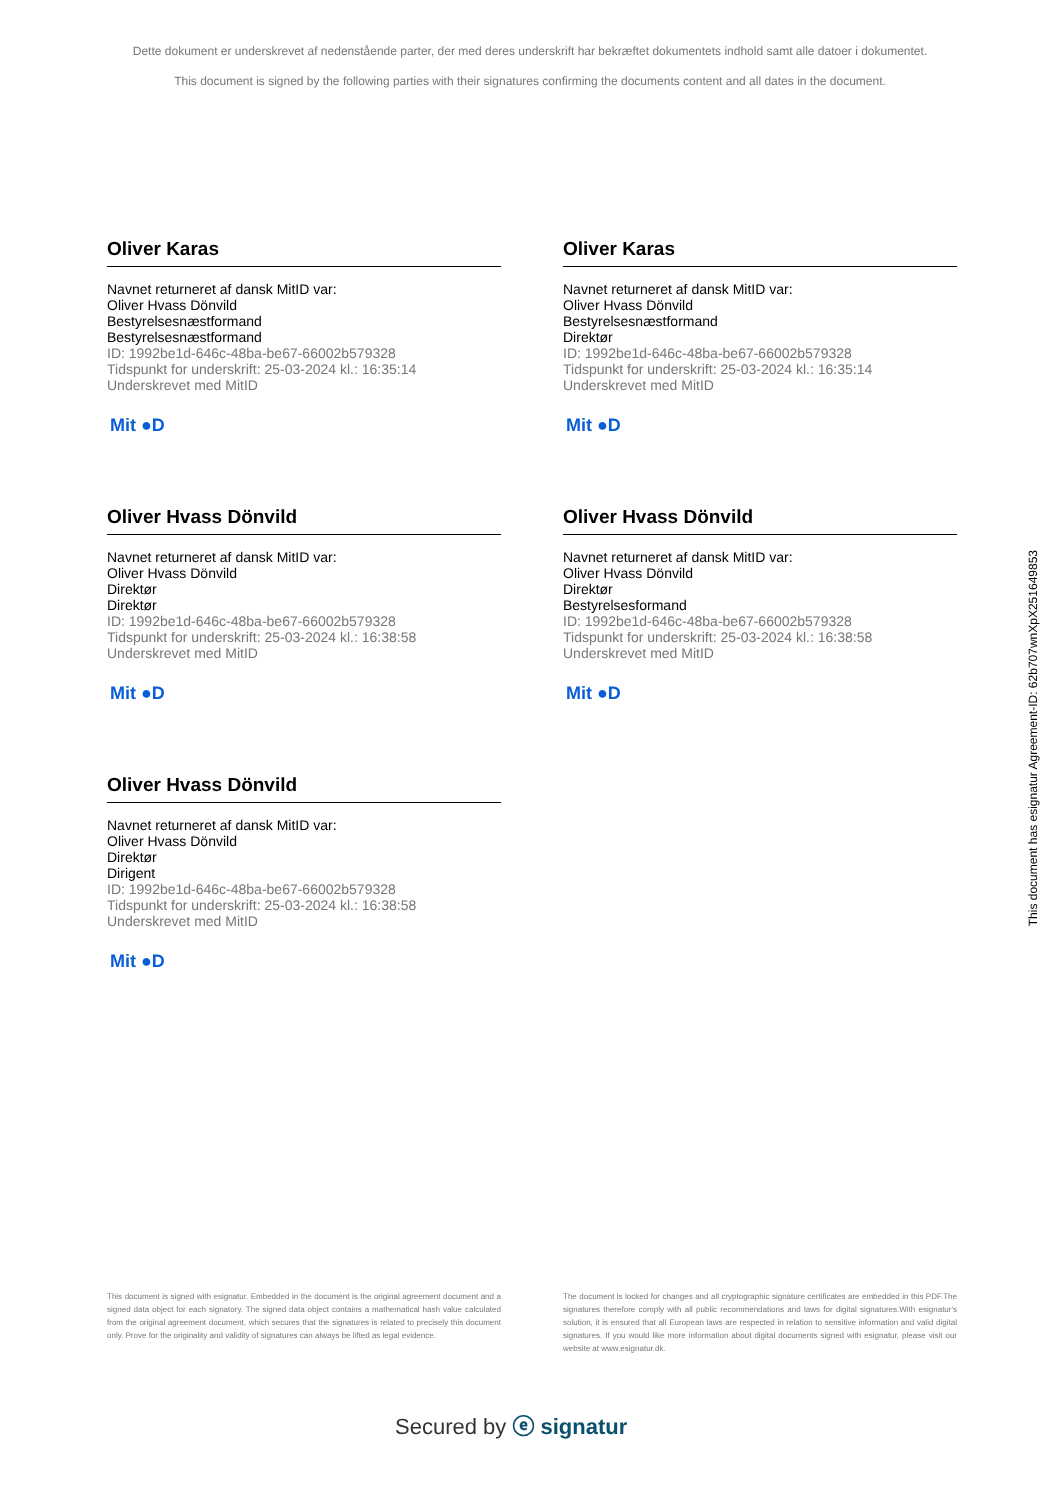Dette dokument er underskrevet af nedenstående parter, der med deres underskrift har bekræftet dokumentets indhold samt alle datoer i dokumentet.
This document is signed by the following parties with their signatures confirming the documents content and all dates in the document.
Oliver Karas
Navnet returneret af dansk MitID var:
Oliver Hvass Dönvild
Bestyrelsesnæstformand
Bestyrelsesnæstformand
ID: 1992be1d-646c-48ba-be67-66002b579328
Tidspunkt for underskrift: 25-03-2024 kl.: 16:35:14
Underskrevet med MitID
Mit ●D
Oliver Karas
Navnet returneret af dansk MitID var:
Oliver Hvass Dönvild
Bestyrelsesnæstformand
Direktør
ID: 1992be1d-646c-48ba-be67-66002b579328
Tidspunkt for underskrift: 25-03-2024 kl.: 16:35:14
Underskrevet med MitID
Mit ●D
Oliver Hvass Dönvild
Navnet returneret af dansk MitID var:
Oliver Hvass Dönvild
Direktør
Direktør
ID: 1992be1d-646c-48ba-be67-66002b579328
Tidspunkt for underskrift: 25-03-2024 kl.: 16:38:58
Underskrevet med MitID
Mit ●D
Oliver Hvass Dönvild
Navnet returneret af dansk MitID var:
Oliver Hvass Dönvild
Direktør
Bestyrelsesformand
ID: 1992be1d-646c-48ba-be67-66002b579328
Tidspunkt for underskrift: 25-03-2024 kl.: 16:38:58
Underskrevet med MitID
Mit ●D
Oliver Hvass Dönvild
Navnet returneret af dansk MitID var:
Oliver Hvass Dönvild
Direktør
Dirigent
ID: 1992be1d-646c-48ba-be67-66002b579328
Tidspunkt for underskrift: 25-03-2024 kl.: 16:38:58
Underskrevet med MitID
Mit ●D
This document is signed with esignatur. Embedded in the document is the original agreement document and a signed data object for each signatory. The signed data object contains a mathematical hash value calculated from the original agreement document, which secures that the signatures is related to precisely this document only. Prove for the originality and validity of signatures can always be lifted as legal evidence.
The document is locked for changes and all cryptographic signature certificates are embedded in this PDF.The signatures therefore comply with all public recommendations and laws for digital signatures.With esignatur's solution, it is ensured that all European laws are respected in relation to sensitive information and valid digital signatures. If you would like more information about digital documents signed with esignatur, please visit our website at www.esignatur.dk.
Secured by ⓔ signatur
This document has esignatur Agreement-ID: 62b707wnXpX251649853